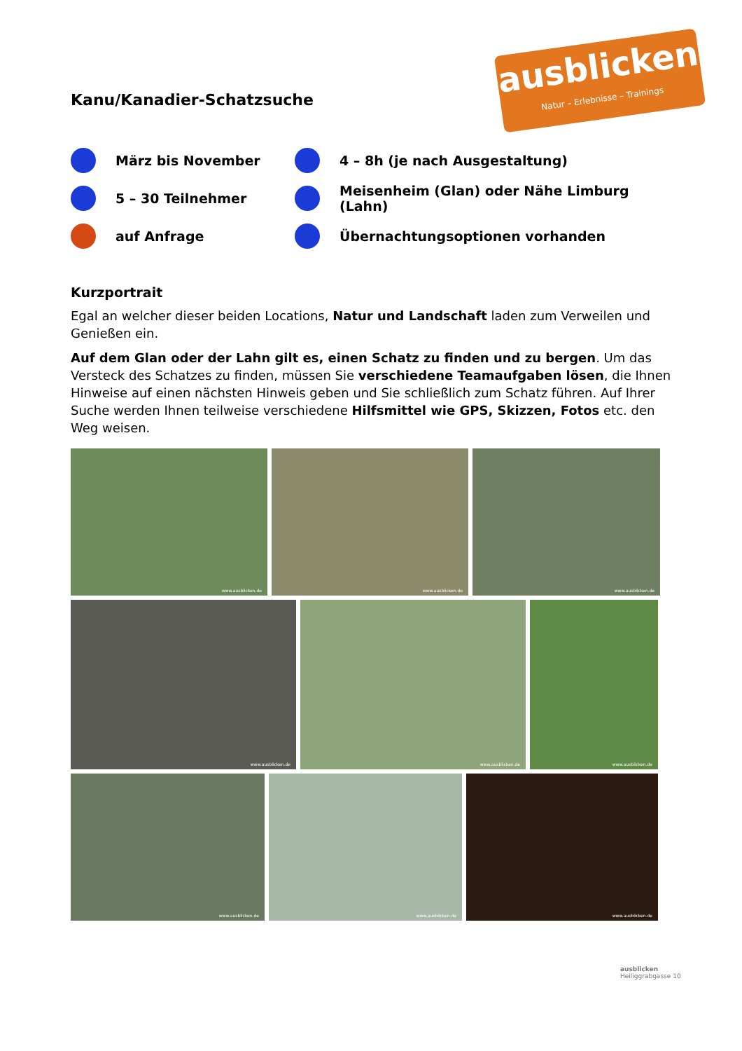Kanu/Kanadier-Schatzsuche
ausblicken
Natur – Erlebnisse – Trainings
März bis November
4 – 8h (je nach Ausgestaltung)
5 – 30 Teilnehmer
Meisenheim (Glan) oder Nähe Limburg (Lahn)
auf Anfrage
Übernachtungsoptionen vorhanden
Kurzportrait
Egal an welcher dieser beiden Locations, Natur und Landschaft laden zum Verweilen und Genießen ein.
Auf dem Glan oder der Lahn gilt es, einen Schatz zu finden und zu bergen. Um das Versteck des Schatzes zu finden, müssen Sie verschiedene Teamaufgaben lösen, die Ihnen Hinweise auf einen nächsten Hinweis geben und Sie schließlich zum Schatz führen. Auf Ihrer Suche werden Ihnen teilweise verschiedene Hilfsmittel wie GPS, Skizzen, Fotos etc. den Weg weisen.
www.ausblicken.de
www.ausblicken.de
www.ausblicken.de
www.ausblicken.de
www.ausblicken.de
www.ausblicken.de
www.ausblicken.de
www.ausblicken.de
www.ausblicken.de
ausblicken
Heiliggrabgasse 10